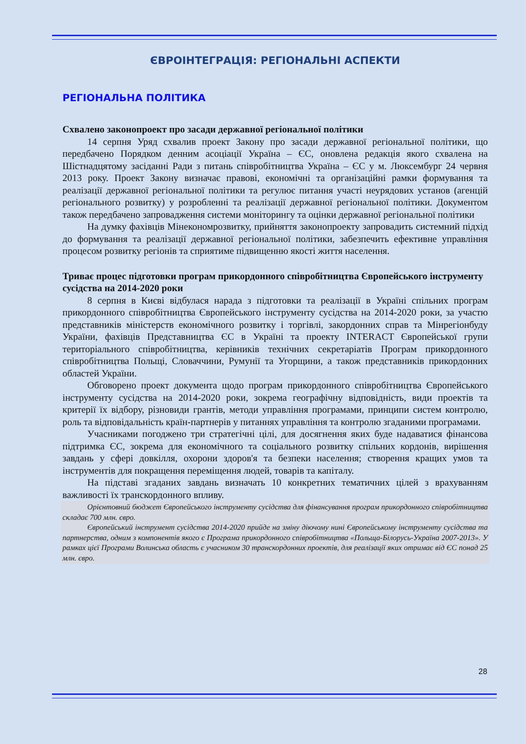ЄВРОІНТЕГРАЦІЯ: РЕГІОНАЛЬНІ АСПЕКТИ
РЕГІОНАЛЬНА ПОЛІТИКА
Схвалено законопроект про засади державної регіональної політики
14 серпня Уряд схвалив проект Закону про засади державної регіональної політики, що передбачено Порядком денним асоціації Україна – ЄС, оновлена редакція якого схвалена на Шістнадцятому засіданні Ради з питань співробітництва Україна – ЄС у м. Люксембург 24 червня 2013 року. Проект Закону визначає правові, економічні та організаційні рамки формування та реалізації державної регіональної політики та регулює питання участі неурядових установ (агенцій регіонального розвитку) у розробленні та реалізації державної регіональної політики. Документом також передбачено запровадження системи моніторингу та оцінки державної регіональної політики
На думку фахівців Мінекономрозвитку, прийняття законопроекту запровадить системний підхід до формування та реалізації державної регіональної політики, забезпечить ефективне управління процесом розвитку регіонів та сприятиме підвищенню якості життя населення.
Триває процес підготовки програм прикордонного співробітництва Європейського інструменту сусідства на 2014-2020 роки
8 серпня в Києві відбулася нарада з підготовки та реалізації в Україні спільних програм прикордонного співробітництва Європейського інструменту сусідства на 2014-2020 роки, за участю представників міністерств економічного розвитку і торгівлі, закордонних справ та Мінрегіонбуду України, фахівців Представництва ЄС в Україні та проекту INTERACT Європейської групи територіального співробітництва, керівників технічних секретаріатів Програм прикордонного співробітництва Польщі, Словаччини, Румунії та Угорщини, а також представників прикордонних областей України.
Обговорено проект документа щодо програм прикордонного співробітництва Європейського інструменту сусідства на 2014-2020 роки, зокрема географічну відповідність, види проектів та критерії їх відбору, різновиди грантів, методи управління програмами, принципи систем контролю, роль та відповідальність країн-партнерів у питаннях управління та контролю згаданими програмами.
Учасниками погоджено три стратегічні цілі, для досягнення яких буде надаватися фінансова підтримка ЄС, зокрема для економічного та соціального розвитку спільних кордонів, вирішення завдань у сфері довкілля, охорони здоров'я та безпеки населення; створення кращих умов та інструментів для покращення переміщення людей, товарів та капіталу.
На підставі згаданих завдань визначать 10 конкретних тематичних цілей з врахуванням важливості їх транскордонного впливу.
Орієнтовний бюджет Європейського інструменту сусідства для фінансування програм прикордонного співробітництва складає 700 млн. євро.
Європейський інструмент сусідства 2014-2020 прийде на зміну діючому нині Європейському інструменту сусідства та партнерства, одним з компонентів якого є Програма прикордонного співробітництва «Польща-Білорусь-Україна 2007-2013». У рамках цієї Програми Волинська область є учасником 30 транскордонних проектів, для реалізації яких отримає від ЄС понад 25 млн. євро.
28